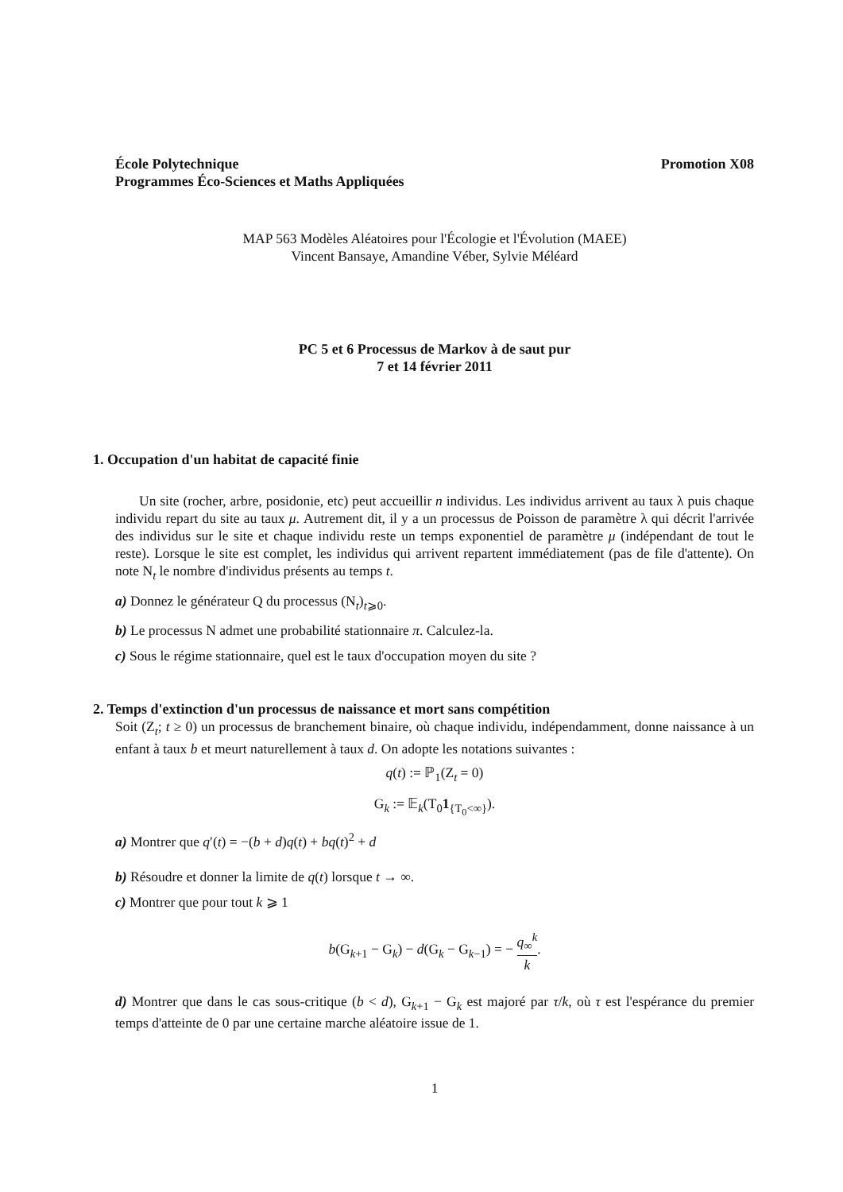École Polytechnique
Programmes Éco-Sciences et Maths Appliquées
Promotion X08
MAP 563 Modèles Aléatoires pour l'Écologie et l'Évolution (MAEE)
Vincent Bansaye, Amandine Véber, Sylvie Méléard
PC 5 et 6 Processus de Markov à de saut pur
7 et 14 février 2011
1. Occupation d'un habitat de capacité finie
Un site (rocher, arbre, posidonie, etc) peut accueillir n individus. Les individus arrivent au taux λ puis chaque individu repart du site au taux μ. Autrement dit, il y a un processus de Poisson de paramètre λ qui décrit l'arrivée des individus sur le site et chaque individu reste un temps exponentiel de paramètre μ (indépendant de tout le reste). Lorsque le site est complet, les individus qui arrivent repartent immédiatement (pas de file d'attente). On note N<sub>t</sub> le nombre d'individus présents au temps t.
a) Donnez le générateur Q du processus (N<sub>t</sub>)<sub>t⩾0</sub>.
b) Le processus N admet une probabilité stationnaire π. Calculez-la.
c) Sous le régime stationnaire, quel est le taux d'occupation moyen du site ?
2. Temps d'extinction d'un processus de naissance et mort sans compétition
Soit (Z<sub>t</sub>; t ≥ 0) un processus de branchement binaire, où chaque individu, indépendamment, donne naissance à un enfant à taux b et meurt naturellement à taux d. On adopte les notations suivantes :
q(t) := ℙ<sub>1</sub>(Z<sub>t</sub> = 0)
G<sub>k</sub> := 𝔼<sub>k</sub>(T<sub>0</sub>1<sub>{T<sub>0</sub><∞}</sub>).
a) Montrer que q′(t) = −(b + d)q(t) + bq(t)<sup>2</sup> + d
b) Résoudre et donner la limite de q(t) lorsque t → ∞.
c) Montrer que pour tout k ⩾ 1
b(G<sub>k+1</sub> − G<sub>k</sub>) − d(G<sub>k</sub> − G<sub>k−1</sub>) = − q<sub>∞</sub><sup>k</sup> k.
d) Montrer que dans le cas sous-critique (b < d), G<sub>k+1</sub> − G<sub>k</sub> est majoré par τ/k, où τ est l'espérance du premier temps d'atteinte de 0 par une certaine marche aléatoire issue de 1.
1